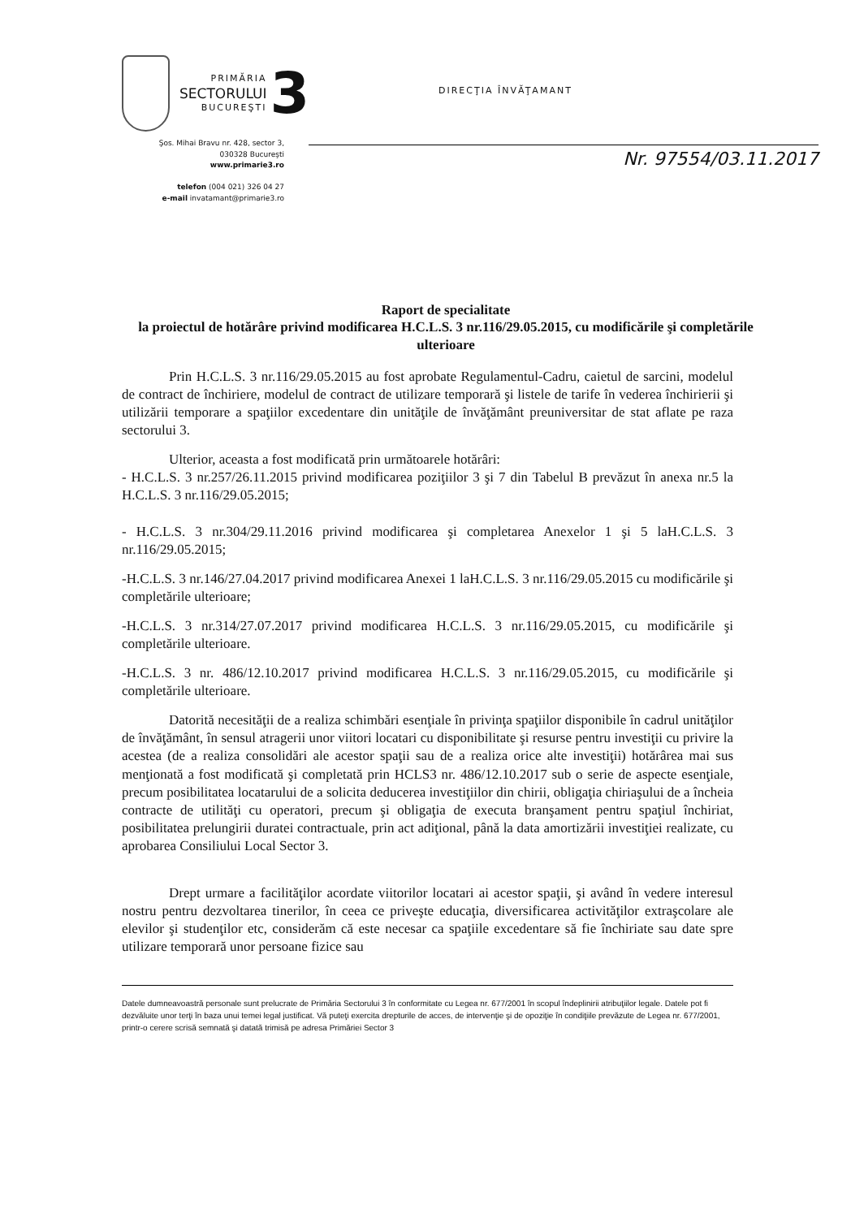PRIMĂRIA
SECTORULUI
BUCUREŞTI
3
DIRECŢIA ÎNVĂŢAMANT
Şos. Mihai Bravu nr. 428, sector 3,
030328 Bucureşti
www.primarie3.ro
telefon (004 021) 326 04 27
e-mail invatamant@primarie3.ro
Nr. 97554/03.11.2017
Raport de specialitate
la proiectul de hotărâre privind modificarea H.C.L.S. 3 nr.116/29.05.2015, cu modificările şi completările ulterioare
Prin H.C.L.S. 3 nr.116/29.05.2015 au fost aprobate Regulamentul-Cadru, caietul de sarcini, modelul de contract de închiriere, modelul de contract de utilizare temporară şi listele de tarife în vederea închirierii şi utilizării temporare a spaţiilor excedentare din unităţile de învăţământ preuniversitar de stat aflate pe raza sectorului 3.
Ulterior, aceasta a fost modificată prin următoarele hotărâri:
- H.C.L.S. 3 nr.257/26.11.2015 privind modificarea poziţiilor 3 şi 7 din Tabelul B prevăzut în anexa nr.5 la H.C.L.S. 3 nr.116/29.05.2015;
- H.C.L.S. 3 nr.304/29.11.2016 privind modificarea şi completarea Anexelor 1 şi 5 laH.C.L.S. 3 nr.116/29.05.2015;
-H.C.L.S. 3 nr.146/27.04.2017 privind modificarea Anexei 1 laH.C.L.S. 3 nr.116/29.05.2015 cu modificările şi completările ulterioare;
-H.C.L.S. 3 nr.314/27.07.2017 privind modificarea H.C.L.S. 3 nr.116/29.05.2015, cu modificările şi completările ulterioare.
-H.C.L.S. 3 nr. 486/12.10.2017 privind modificarea H.C.L.S. 3 nr.116/29.05.2015, cu modificările şi completările ulterioare.
Datorită necesităţii de a realiza schimbări esenţiale în privinţa spaţiilor disponibile în cadrul unităţilor de învăţământ, în sensul atragerii unor viitori locatari cu disponibilitate şi resurse pentru investiţii cu privire la acestea (de a realiza consolidări ale acestor spaţii sau de a realiza orice alte investiţii) hotărârea mai sus menţionată a fost modificată şi completată prin HCLS3 nr. 486/12.10.2017 sub o serie de aspecte esenţiale, precum posibilitatea locatarului de a solicita deducerea investiţiilor din chirii, obligaţia chiriaşului de a încheia contracte de utilităţi cu operatori, precum şi obligaţia de executa branşament pentru spaţiul închiriat, posibilitatea prelungirii duratei contractuale, prin act adiţional, până la data amortizării investiţiei realizate, cu aprobarea Consiliului Local Sector 3.
Drept urmare a facilităţilor acordate viitorilor locatari ai acestor spaţii, şi având în vedere interesul nostru pentru dezvoltarea tinerilor, în ceea ce priveşte educaţia, diversificarea activităţilor extraşcolare ale elevilor şi studenţilor etc, considerăm că este necesar ca spaţiile excedentare să fie închiriate sau date spre utilizare temporară unor persoane fizice sau
Datele dumneavoastră personale sunt prelucrate de Primăria Sectorului 3 în conformitate cu Legea nr. 677/2001 în scopul îndeplinirii atribuţiilor legale. Datele pot fi dezvăluite unor terţi în baza unui temei legal justificat. Vă puteţi exercita drepturile de acces, de intervenţie şi de opoziţie în condiţiile prevăzute de Legea nr. 677/2001, printr-o cerere scrisă semnată şi datată trimisă pe adresa Primăriei Sector 3